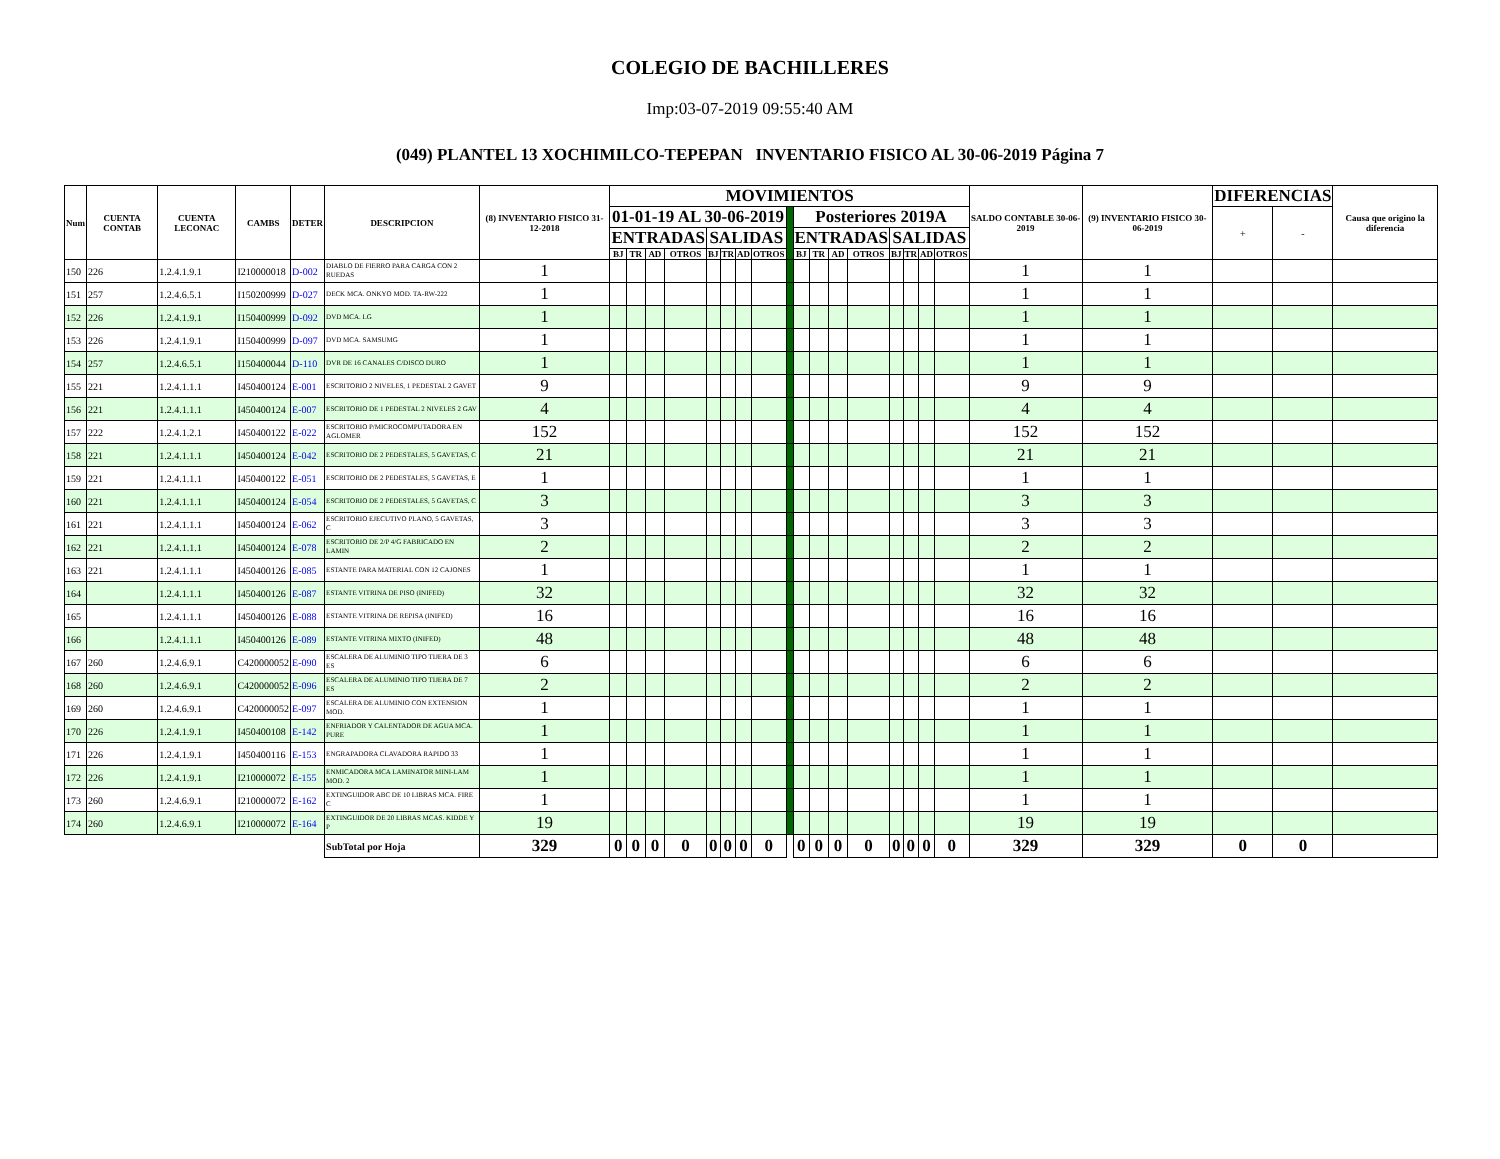COLEGIO DE BACHILLERES
Imp:03-07-2019 09:55:40 AM
(049) PLANTEL 13 XOCHIMILCO-TEPEPAN INVENTARIO FISICO AL 30-06-2019 Página 7
| Num | CUENTA CONTAB | CUENTA LECONAC | CAMBS | DETER | DESCRIPCION | (8) INVENTARIO FISICO 31-12-2018 | MOVIMIENTOS | | | | | | | | | | | | | | | | | SALDO CONTABLE 30-06-2019 | (9) INVENTARIO FISICO 30-06-2019 | DIFERENCIAS | | Causa que origino la diferencia |
| --- | --- | --- | --- | --- | --- | --- | --- | --- | --- | --- | --- | --- | --- | --- | --- | --- | --- | --- | --- | --- | --- | --- | --- | --- | --- | --- | --- | --- |
| | | | | | | | 01-01-19 AL 30-06-2019 | | | | | | | | | Posteriores 2019A | | | | | | | | | | + | - | |
| | | | | | | | ENTRADAS | | | | SALIDAS | | | | | ENTRADAS | | | | SALIDAS | | | | | | | | |
| | | | | | | | BJ | TR | AD | OTROS | BJ | TR | AD | OTROS | | BJ | TR | AD | OTROS | BJ | TR | AD | OTROS | | | | | |
| 150 | 226 | 1.2.4.1.9.1 | I210000018 | D-002 | DIABLO DE FIERRO PARA CARGA CON 2 RUEDAS | 1 | | | | | | | | | | | | | | | | | | 1 | 1 | | | |
| 151 | 257 | 1.2.4.6.5.1 | I150200999 | D-027 | DECK MCA. ONKYO MOD. TA-RW-222 | 1 | | | | | | | | | | | | | | | | | | 1 | 1 | | | |
| 152 | 226 | 1.2.4.1.9.1 | I150400999 | D-092 | DVD MCA. LG | 1 | | | | | | | | | | | | | | | | | | 1 | 1 | | | |
| 153 | 226 | 1.2.4.1.9.1 | I150400999 | D-097 | DVD MCA. SAMSUMG | 1 | | | | | | | | | | | | | | | | | | 1 | 1 | | | |
| 154 | 257 | 1.2.4.6.5.1 | I150400044 | D-110 | DVR DE 16 CANALES C/DISCO DURO | 1 | | | | | | | | | | | | | | | | | | 1 | 1 | | | |
| 155 | 221 | 1.2.4.1.1.1 | I450400124 | E-001 | ESCRITORIO 2 NIVELES, 1 PEDESTAL 2 GAVET | 9 | | | | | | | | | | | | | | | | | | 9 | 9 | | | |
| 156 | 221 | 1.2.4.1.1.1 | I450400124 | E-007 | ESCRITORIO DE 1 PEDESTAL 2 NIVELES 2 GAV | 4 | | | | | | | | | | | | | | | | | | 4 | 4 | | | |
| 157 | 222 | 1.2.4.1.2.1 | I450400122 | E-022 | ESCRITORIO P/MICROCOMPUTADORA EN AGLOMER | 152 | | | | | | | | | | | | | | | | | | 152 | 152 | | | |
| 158 | 221 | 1.2.4.1.1.1 | I450400124 | E-042 | ESCRITORIO DE 2 PEDESTALES, 5 GAVETAS, C | 21 | | | | | | | | | | | | | | | | | | 21 | 21 | | | |
| 159 | 221 | 1.2.4.1.1.1 | I450400122 | E-051 | ESCRITORIO DE 2 PEDESTALES, 5 GAVETAS, E | 1 | | | | | | | | | | | | | | | | | | 1 | 1 | | | |
| 160 | 221 | 1.2.4.1.1.1 | I450400124 | E-054 | ESCRITORIO DE 2 PEDESTALES, 5 GAVETAS, C | 3 | | | | | | | | | | | | | | | | | | 3 | 3 | | | |
| 161 | 221 | 1.2.4.1.1.1 | I450400124 | E-062 | ESCRITORIO EJECUTIVO PLANO, 5 GAVETAS, C | 3 | | | | | | | | | | | | | | | | | | 3 | 3 | | | |
| 162 | 221 | 1.2.4.1.1.1 | I450400124 | E-078 | ESCRITORIO DE 2/P 4/G FABRICADO EN LAMIN | 2 | | | | | | | | | | | | | | | | | | 2 | 2 | | | |
| 163 | 221 | 1.2.4.1.1.1 | I450400126 | E-085 | ESTANTE PARA MATERIAL CON 12 CAJONES | 1 | | | | | | | | | | | | | | | | | | 1 | 1 | | | |
| 164 | | 1.2.4.1.1.1 | I450400126 | E-087 | ESTANTE VITRINA DE PISO (INIFED) | 32 | | | | | | | | | | | | | | | | | | 32 | 32 | | | |
| 165 | | 1.2.4.1.1.1 | I450400126 | E-088 | ESTANTE VITRINA DE REPISA (INIFED) | 16 | | | | | | | | | | | | | | | | | | 16 | 16 | | | |
| 166 | | 1.2.4.1.1.1 | I450400126 | E-089 | ESTANTE VITRINA MIXTO (INIFED) | 48 | | | | | | | | | | | | | | | | | | 48 | 48 | | | |
| 167 | 260 | 1.2.4.6.9.1 | C420000052 | E-090 | ESCALERA DE ALUMINIO TIPO TIJERA DE 3 ES | 6 | | | | | | | | | | | | | | | | | | 6 | 6 | | | |
| 168 | 260 | 1.2.4.6.9.1 | C420000052 | E-096 | ESCALERA DE ALUMINIO TIPO TIJERA DE 7 ES | 2 | | | | | | | | | | | | | | | | | | 2 | 2 | | | |
| 169 | 260 | 1.2.4.6.9.1 | C420000052 | E-097 | ESCALERA DE ALUMINIO CON EXTENSION MOD. | 1 | | | | | | | | | | | | | | | | | | 1 | 1 | | | |
| 170 | 226 | 1.2.4.1.9.1 | I450400108 | E-142 | ENFRIADOR Y CALENTADOR DE AGUA MCA. PURE | 1 | | | | | | | | | | | | | | | | | | 1 | 1 | | | |
| 171 | 226 | 1.2.4.1.9.1 | I450400116 | E-153 | ENGRAPADORA CLAVADORA RAPIDO 33 | 1 | | | | | | | | | | | | | | | | | | 1 | 1 | | | |
| 172 | 226 | 1.2.4.1.9.1 | I210000072 | E-155 | ENMICADORA MCA LAMINATOR MINI-LAM MOD. 2 | 1 | | | | | | | | | | | | | | | | | | 1 | 1 | | | |
| 173 | 260 | 1.2.4.6.9.1 | I210000072 | E-162 | EXTINGUIDOR ABC DE 10 LIBRAS MCA. FIRE C | 1 | | | | | | | | | | | | | | | | | | 1 | 1 | | | |
| 174 | 260 | 1.2.4.6.9.1 | I210000072 | E-164 | EXTINGUIDOR DE 20 LIBRAS MCAS. KIDDE Y P | 19 | | | | | | | | | | | | | | | | | | 19 | 19 | | | |
| | | | | | SubTotal por Hoja | 329 | 0 | 0 | 0 | 0 | 0 | 0 | 0 | 0 | | 0 | 0 | 0 | 0 | 0 | 0 | 0 | 0 | 329 | 329 | 0 | 0 | |